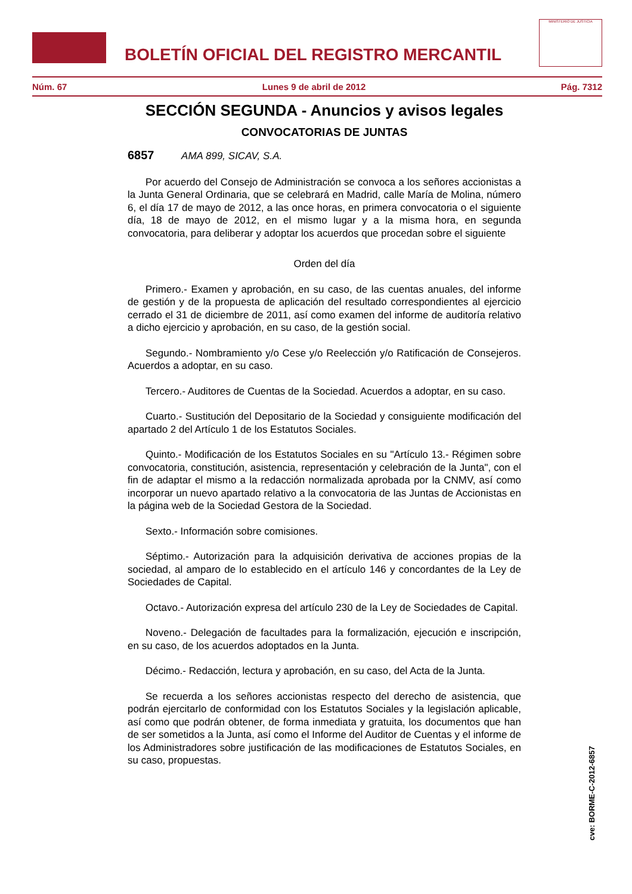BOLETÍN OFICIAL DEL REGISTRO MERCANTIL
MINISTERIO DE JUSTICIA
Núm. 67 Lunes 9 de abril de 2012 Pág. 7312
SECCIÓN SEGUNDA - Anuncios y avisos legales
CONVOCATORIAS DE JUNTAS
6857 AMA 899, SICAV, S.A.
Por acuerdo del Consejo de Administración se convoca a los señores accionistas a la Junta General Ordinaria, que se celebrará en Madrid, calle María de Molina, número 6, el día 17 de mayo de 2012, a las once horas, en primera convocatoria o el siguiente día, 18 de mayo de 2012, en el mismo lugar y a la misma hora, en segunda convocatoria, para deliberar y adoptar los acuerdos que procedan sobre el siguiente
Orden del día
Primero.- Examen y aprobación, en su caso, de las cuentas anuales, del informe de gestión y de la propuesta de aplicación del resultado correspondientes al ejercicio cerrado el 31 de diciembre de 2011, así como examen del informe de auditoría relativo a dicho ejercicio y aprobación, en su caso, de la gestión social.
Segundo.- Nombramiento y/o Cese y/o Reelección y/o Ratificación de Consejeros. Acuerdos a adoptar, en su caso.
Tercero.- Auditores de Cuentas de la Sociedad. Acuerdos a adoptar, en su caso.
Cuarto.- Sustitución del Depositario de la Sociedad y consiguiente modificación del apartado 2 del Artículo 1 de los Estatutos Sociales.
Quinto.- Modificación de los Estatutos Sociales en su "Artículo 13.- Régimen sobre convocatoria, constitución, asistencia, representación y celebración de la Junta", con el fin de adaptar el mismo a la redacción normalizada aprobada por la CNMV, así como incorporar un nuevo apartado relativo a la convocatoria de las Juntas de Accionistas en la página web de la Sociedad Gestora de la Sociedad.
Sexto.- Información sobre comisiones.
Séptimo.- Autorización para la adquisición derivativa de acciones propias de la sociedad, al amparo de lo establecido en el artículo 146 y concordantes de la Ley de Sociedades de Capital.
Octavo.- Autorización expresa del artículo 230 de la Ley de Sociedades de Capital.
Noveno.- Delegación de facultades para la formalización, ejecución e inscripción, en su caso, de los acuerdos adoptados en la Junta.
Décimo.- Redacción, lectura y aprobación, en su caso, del Acta de la Junta.
Se recuerda a los señores accionistas respecto del derecho de asistencia, que podrán ejercitarlo de conformidad con los Estatutos Sociales y la legislación aplicable, así como que podrán obtener, de forma inmediata y gratuita, los documentos que han de ser sometidos a la Junta, así como el Informe del Auditor de Cuentas y el informe de los Administradores sobre justificación de las modificaciones de Estatutos Sociales, en su caso, propuestas.
cve: BORME-C-2012-6857